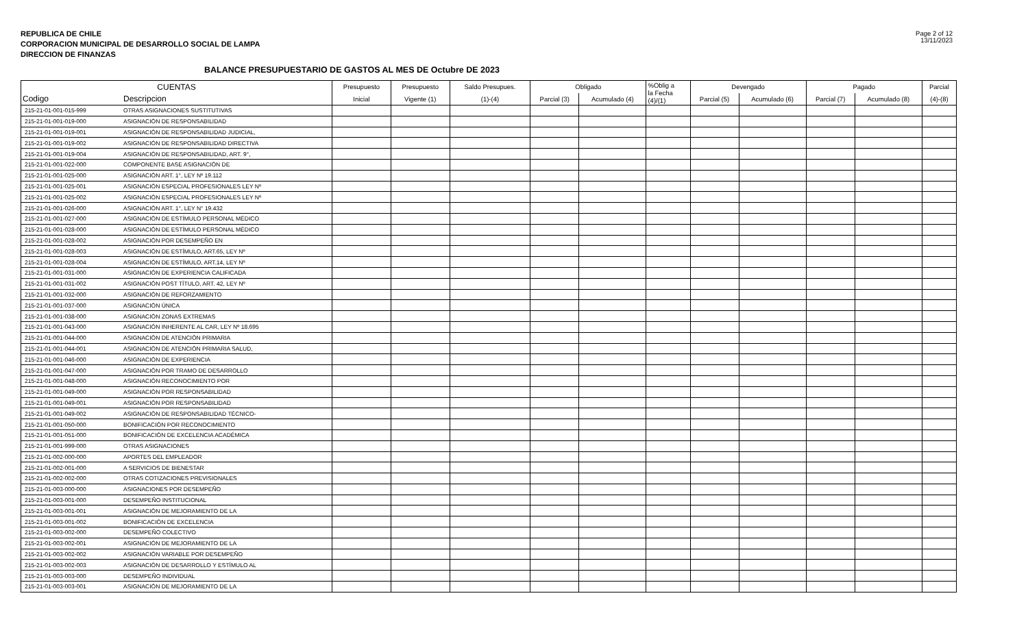REPUBLICA DE CHILE
CORPORACION MUNICIPAL DE DESARROLLO SOCIAL DE LAMPA
DIRECCION DE FINANZAS
Page 2 of 12
13/11/2023
BALANCE PRESUPUESTARIO DE GASTOS AL MES DE Octubre DE 2023
| CUENTAS | | Presupuesto | Presupuesto | Saldo Presupues. | Obligado | | %Oblig a la Fecha (4)/(1) | Devengado | | Pagado | | Parcial |
| --- | --- | --- | --- | --- | --- | --- | --- | --- | --- | --- | --- | --- |
| Codigo | Descripcion | Inicial | Vigente (1) | (1)-(4) | Parcial (3) | Acumulado (4) | | Parcial (5) | Acumulado (6) | Parcial (7) | Acumulado (8) | (4)-(8) |
| 215-21-01-001-015-999 | OTRAS ASIGNACIONES SUSTITUTIVAS | | | | | | | | | | | |
| 215-21-01-001-019-000 | ASIGNACIÓN DE RESPONSABILIDAD | | | | | | | | | | | |
| 215-21-01-001-019-001 | ASIGNACIÓN DE RESPONSABILIDAD JUDICIAL, | | | | | | | | | | | |
| 215-21-01-001-019-002 | ASIGNACIÓN DE RESPONSABILIDAD DIRECTIVA | | | | | | | | | | | |
| 215-21-01-001-019-004 | ASIGNACIÓN DE RESPONSABILIDAD, ART. 9°, | | | | | | | | | | | |
| 215-21-01-001-022-000 | COMPONENTE BASE ASIGNACIÓN DE | | | | | | | | | | | |
| 215-21-01-001-025-000 | ASIGNACIÓN ART. 1°, LEY Nº 19.112 | | | | | | | | | | | |
| 215-21-01-001-025-001 | ASIGNACIÓN ESPECIAL PROFESIONALES LEY Nº | | | | | | | | | | | |
| 215-21-01-001-025-002 | ASIGNACIÓN ESPECIAL PROFESIONALES LEY Nº | | | | | | | | | | | |
| 215-21-01-001-026-000 | ASIGNACIÓN ART. 1°, LEY N° 19.432 | | | | | | | | | | | |
| 215-21-01-001-027-000 | ASIGNACIÓN DE ESTÍMULO PERSONAL MÉDICO | | | | | | | | | | | |
| 215-21-01-001-028-000 | ASIGNACIÓN DE ESTÍMULO PERSONAL MÉDICO | | | | | | | | | | | |
| 215-21-01-001-028-002 | ASIGNACIÓN POR DESEMPEÑO EN | | | | | | | | | | | |
| 215-21-01-001-028-003 | ASIGNACIÓN DE ESTÍMULO, ART.65, LEY Nº | | | | | | | | | | | |
| 215-21-01-001-028-004 | ASIGNACIÓN DE ESTÍMULO, ART.14, LEY Nº | | | | | | | | | | | |
| 215-21-01-001-031-000 | ASIGNACIÓN DE EXPERIENCIA CALIFICADA | | | | | | | | | | | |
| 215-21-01-001-031-002 | ASIGNACIÓN POST TÍTULO, ART. 42, LEY Nº | | | | | | | | | | | |
| 215-21-01-001-032-000 | ASIGNACIÓN DE REFORZAMIENTO | | | | | | | | | | | |
| 215-21-01-001-037-000 | ASIGNACIÓN ÚNICA | | | | | | | | | | | |
| 215-21-01-001-038-000 | ASIGNACIÓN ZONAS EXTREMAS | | | | | | | | | | | |
| 215-21-01-001-043-000 | ASIGNACIÓN INHERENTE AL CAR, LEY Nº 18.695 | | | | | | | | | | | |
| 215-21-01-001-044-000 | ASIGNACIÓN DE ATENCIÓN PRIMARIA | | | | | | | | | | | |
| 215-21-01-001-044-001 | ASIGNACIÓN DE ATENCIÓN PRIMARIA SALUD, | | | | | | | | | | | |
| 215-21-01-001-046-000 | ASIGNACIÓN DE EXPERIENCIA | | | | | | | | | | | |
| 215-21-01-001-047-000 | ASIGNACIÓN POR TRAMO DE DESARROLLO | | | | | | | | | | | |
| 215-21-01-001-048-000 | ASIGNACIÓN RECONOCIMIENTO POR | | | | | | | | | | | |
| 215-21-01-001-049-000 | ASIGNACIÓN POR RESPONSABILIDAD | | | | | | | | | | | |
| 215-21-01-001-049-001 | ASIGNACIÓN POR RESPONSABILIDAD | | | | | | | | | | | |
| 215-21-01-001-049-002 | ASIGNACIÓN DE RESPONSABILIDAD TÉCNICO- | | | | | | | | | | | |
| 215-21-01-001-050-000 | BONIFICACIÓN POR RECONOCIMIENTO | | | | | | | | | | | |
| 215-21-01-001-051-000 | BONIFICACIÓN DE EXCELENCIA ACADÉMICA | | | | | | | | | | | |
| 215-21-01-001-999-000 | OTRAS ASIGNACIONES | | | | | | | | | | | |
| 215-21-01-002-000-000 | APORTES DEL EMPLEADOR | | | | | | | | | | | |
| 215-21-01-002-001-000 | A SERVICIOS DE BIENESTAR | | | | | | | | | | | |
| 215-21-01-002-002-000 | OTRAS COTIZACIONES PREVISIONALES | | | | | | | | | | | |
| 215-21-01-003-000-000 | ASIGNACIONES POR DESEMPEÑO | | | | | | | | | | | |
| 215-21-01-003-001-000 | DESEMPEÑO INSTITUCIONAL | | | | | | | | | | | |
| 215-21-01-003-001-001 | ASIGNACIÓN DE MEJORAMIENTO DE LA | | | | | | | | | | | |
| 215-21-01-003-001-002 | BONIFICACIÓN DE EXCELENCIA | | | | | | | | | | | |
| 215-21-01-003-002-000 | DESEMPEÑO COLECTIVO | | | | | | | | | | | |
| 215-21-01-003-002-001 | ASIGNACIÓN DE MEJORAMIENTO DE LA | | | | | | | | | | | |
| 215-21-01-003-002-002 | ASIGNACIÓN VARIABLE POR DESEMPEÑO | | | | | | | | | | | |
| 215-21-01-003-002-003 | ASIGNACIÓN DE DESARROLLO Y ESTÍMULO AL | | | | | | | | | | | |
| 215-21-01-003-003-000 | DESEMPEÑO INDIVIDUAL | | | | | | | | | | | |
| 215-21-01-003-003-001 | ASIGNACIÓN DE MEJORAMIENTO DE LA | | | | | | | | | | | |